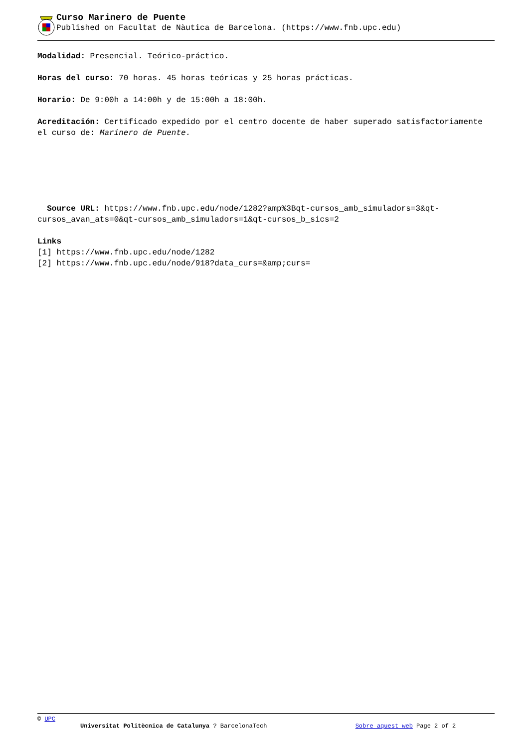Curso Marinero de Puente
Published on Facultat de Nàutica de Barcelona. (https://www.fnb.upc.edu)
Modalidad: Presencial. Teórico-práctico.
Horas del curso: 70 horas. 45 horas teóricas y 25 horas prácticas.
Horario: De 9:00h a 14:00h y de 15:00h a 18:00h.
Acreditación: Certificado expedido por el centro docente de haber superado satisfactoriamente el curso de: Marinero de Puente.
Source URL: https://www.fnb.upc.edu/node/1282?amp%3Bqt-cursos_amb_simuladors=3&qt-cursos_avan_ats=0&qt-cursos_amb_simuladors=1&qt-cursos_b_sics=2
Links
[1] https://www.fnb.upc.edu/node/1282
[2] https://www.fnb.upc.edu/node/918?data_curs=&amp;curs=
© UPC
Universitat Politècnica de Catalunya ? BarcelonaTech Sobre aquest web Page 2 of 2